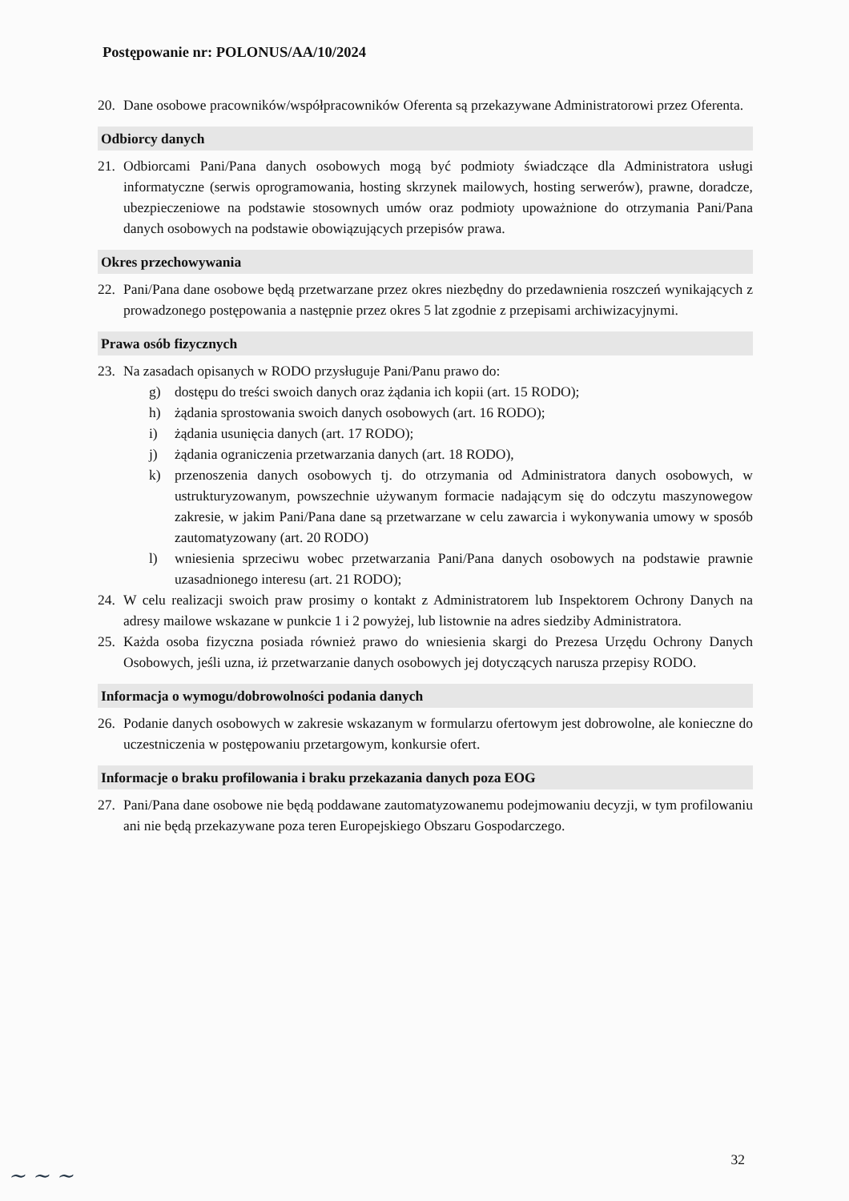Postępowanie nr: POLONUS/AA/10/2024
20. Dane osobowe pracowników/współpracowników Oferenta są przekazywane Administratorowi przez Oferenta.
Odbiorcy danych
21. Odbiorcami Pani/Pana danych osobowych mogą być podmioty świadczące dla Administratora usługi informatyczne (serwis oprogramowania, hosting skrzynek mailowych, hosting serwerów), prawne, doradcze, ubezpieczeniowe na podstawie stosownych umów oraz podmioty upoważnione do otrzymania Pani/Pana danych osobowych na podstawie obowiązujących przepisów prawa.
Okres przechowywania
22. Pani/Pana dane osobowe będą przetwarzane przez okres niezbędny do przedawnienia roszczeń wynikających z prowadzonego postępowania a następnie przez okres 5 lat zgodnie z przepisami archiwizacyjnymi.
Prawa osób fizycznych
23. Na zasadach opisanych w RODO przysługuje Pani/Panu prawo do:
g) dostępu do treści swoich danych oraz żądania ich kopii (art. 15 RODO);
h) żądania sprostowania swoich danych osobowych (art. 16 RODO);
i) żądania usunięcia danych (art. 17 RODO);
j) żądania ograniczenia przetwarzania danych (art. 18 RODO),
k) przenoszenia danych osobowych tj. do otrzymania od Administratora danych osobowych, w ustrukturyzowanym, powszechnie używanym formacie nadającym się do odczytu maszynowegow zakresie, w jakim Pani/Pana dane są przetwarzane w celu zawarcia i wykonywania umowy w sposób zautomatyzowany (art. 20 RODO)
l) wniesienia sprzeciwu wobec przetwarzania Pani/Pana danych osobowych na podstawie prawnie uzasadnionego interesu (art. 21 RODO);
24. W celu realizacji swoich praw prosimy o kontakt z Administratorem lub Inspektorem Ochrony Danych na adresy mailowe wskazane w punkcie 1 i 2 powyżej, lub listownie na adres siedziby Administratora.
25. Każda osoba fizyczna posiada również prawo do wniesienia skargi do Prezesa Urzędu Ochrony Danych Osobowych, jeśli uzna, iż przetwarzanie danych osobowych jej dotyczących narusza przepisy RODO.
Informacja o wymogu/dobrowolności podania danych
26. Podanie danych osobowych w zakresie wskazanym w formularzu ofertowym jest dobrowolne, ale konieczne do uczestniczenia w postępowaniu przetargowym, konkursie ofert.
Informacje o braku profilowania i braku przekazania danych poza EOG
27. Pani/Pana dane osobowe nie będą poddawane zautomatyzowanemu podejmowaniu decyzji, w tym profilowaniu ani nie będą przekazywane poza teren Europejskiego Obszaru Gospodarczego.
32
~ ~ ~